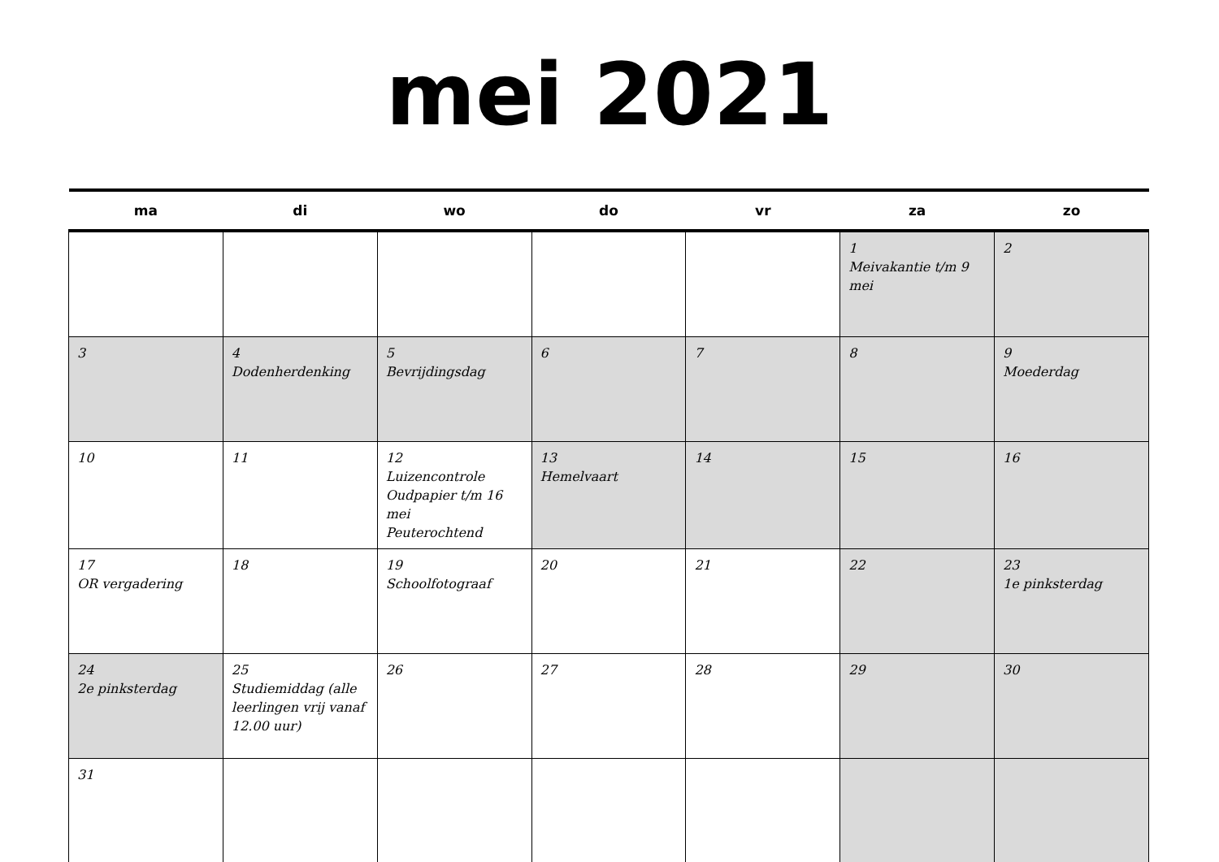mei 2021
| ma | di | wo | do | vr | za | zo |
| --- | --- | --- | --- | --- | --- | --- |
| | | | | | 1 Meivakantie t/m 9 mei | 2 |
| 3 | 4 Dodenherdenking | 5 Bevrijdingsdag | 6 | 7 | 8 | 9 Moederdag |
| 10 | 11 | 12 Luizencontrole Oudpapier t/m 16 mei Peuterochtend | 13 Hemelvaart | 14 | 15 | 16 |
| 17 OR vergadering | 18 | 19 Schoolfotograaf | 20 | 21 | 22 | 23 1e pinksterdag |
| 24 2e pinksterdag | 25 Studiemiddag (alle leerlingen vrij vanaf 12.00 uur) | 26 | 27 | 28 | 29 | 30 |
| 31 | | | | | | |